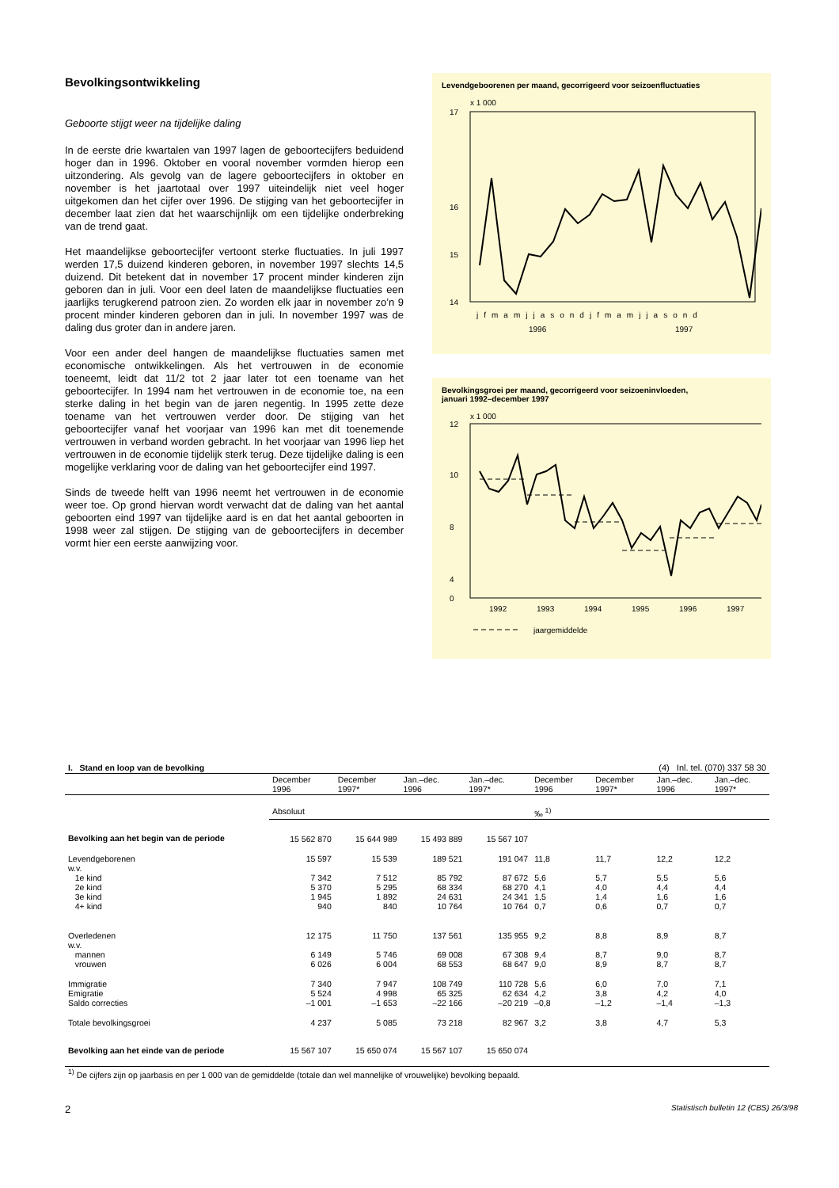Bevolkingsontwikkeling
Geboorte stijgt weer na tijdelijke daling
In de eerste drie kwartalen van 1997 lagen de geboortecijfers beduidend hoger dan in 1996. Oktober en vooral november vormden hierop een uitzondering. Als gevolg van de lagere geboortecijfers in oktober en november is het jaartotaal over 1997 uiteindelijk niet veel hoger uitgekomen dan het cijfer over 1996. De stijging van het geboortecijfer in december laat zien dat het waarschijnlijk om een tijdelijke onderbreking van de trend gaat.
Het maandelijkse geboortecijfer vertoont sterke fluctuaties. In juli 1997 werden 17,5 duizend kinderen geboren, in november 1997 slechts 14,5 duizend. Dit betekent dat in november 17 procent minder kinderen zijn geboren dan in juli. Voor een deel laten de maandelijkse fluctuaties een jaarlijks terugkerend patroon zien. Zo worden elk jaar in november zo’n 9 procent minder kinderen geboren dan in juli. In november 1997 was de daling dus groter dan in andere jaren.
Voor een ander deel hangen de maandelijkse fluctuaties samen met economische ontwikkelingen. Als het vertrouwen in de economie toeneemt, leidt dat 11/2 tot 2 jaar later tot een toename van het geboortecijfer. In 1994 nam het vertrouwen in de economie toe, na een sterke daling in het begin van de jaren negentig. In 1995 zette deze toename van het vertrouwen verder door. De stijging van het geboortecijfer vanaf het voorjaar van 1996 kan met dit toenemende vertrouwen in verband worden gebracht. In het voorjaar van 1996 liep het vertrouwen in de economie tijdelijk sterk terug. Deze tijdelijke daling is een mogelijke verklaring voor de daling van het geboortecijfer eind 1997.
Sinds de tweede helft van 1996 neemt het vertrouwen in de economie weer toe. Op grond hiervan wordt verwacht dat de daling van het aantal geboorten eind 1997 van tijdelijke aard is en dat het aantal geboorten in 1998 weer zal stijgen. De stijging van de geboortecijfers in december vormt hier een eerste aanwijzing voor.
Levendgeboorenen per maand, gecorrigeerd voor seizoenfluctuaties
x 1 000
17
16
14
15
jfmamjjasondjfmamjjasond
1996
1997
Bevolkingsgroei per maand, gecorrigeerd voor seizoeninvloeden,
januari 1992–december 1997
x 1 000
12
10
8
4
0
1992
1993
1994
1995
1996
1997
jaargemiddelde
| I. Stand en loop van de bevolking | | | | | (4) Inl. tel. (070) 337 58 30 | | | |
| | December 1996 | December 1997* | Jan.–dec. 1996 | Jan.–dec. 1997* | December 1996 | December 1997* | Jan.–dec. 1996 | Jan.–dec. 1997* |
| | Absoluut | | | | ‰ <sup>1)</sup> | | | |
| Bevolking aan het begin van de periode | 15 562 870 | 15 644 989 | 15 493 889 | 15 567 107 | | | | |
| Levendgeborenen w.v. 1e kind 2e kind 3e kind 4+ kind | 15 597 7 342 5 370 1 945 940 | 15 539 7 512 5 295 1 892 840 | 189 521 85 792 68 334 24 631 10 764 | 191 047 87 672 68 270 24 341 10 764 | 11,8 5,6 4,1 1,5 0,7 | 11,7 5,7 4,0 1,4 0,6 | 12,2 5,5 4,4 1,6 0,7 | 12,2 5,6 4,4 1,6 0,7 |
| Overledenen w.v. mannen vrouwen | 12 175 6 149 6 026 | 11 750 5 746 6 004 | 137 561 69 008 68 553 | 135 955 67 308 68 647 | 9,2 9,4 9,0 | 8,8 8,7 8,9 | 8,9 9,0 8,7 | 8,7 8,7 8,7 |
| Immigratie Emigratie Saldo correcties | 7 340 5 524 –1 001 | 7 947 4 998 –1 653 | 108 749 65 325 –22 166 | 110 728 62 634 –20 219 | 5,6 4,2 –0,8 | 6,0 3,8 –1,2 | 7,0 4,2 –1,4 | 7,1 4,0 –1,3 |
| Totale bevolkingsgroei | 4 237 | 5 085 | 73 218 | 82 967 | 3,2 | 3,8 | 4,7 | 5,3 |
| Bevolking aan het einde van de periode | 15 567 107 | 15 650 074 | 15 567 107 | 15 650 074 | | | | |
| <sup>1)</sup> De cijfers zijn op jaarbasis en per 1 000 van de gemiddelde (totale dan wel mannelijke of vrouwelijke) bevolking bepaald. | | | | | | | | |
2 Statistisch bulletin 12 (CBS) 26/3/98